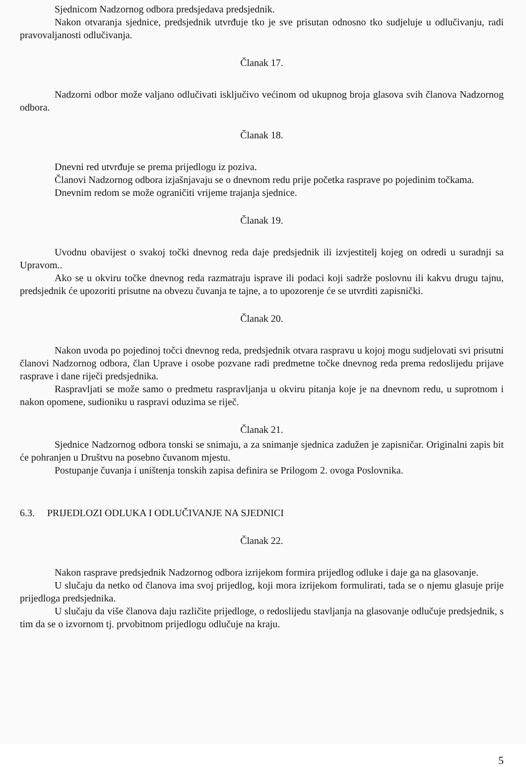Sjednicom Nadzornog odbora predsjedava predsjednik.
Nakon otvaranja sjednice, predsjednik utvrđuje tko je sve prisutan odnosno tko sudjeluje u odlučivanju, radi pravovaljanosti odlučivanja.
Članak 17.
Nadzorni odbor može valjano odlučivati isključivo većinom od ukupnog broja glasova svih članova Nadzornog odbora.
Članak 18.
Dnevni red utvrđuje se prema prijedlogu iz poziva.
Članovi Nadzornog odbora izjašnjavaju se o dnevnom redu prije početka rasprave po pojedinim točkama.
Dnevnim redom se može ograničiti vrijeme trajanja sjednice.
Članak 19.
Uvodnu obavijest o svakoj točki dnevnog reda daje predsjednik ili izvjestitelj kojeg on odredi u suradnji sa Upravom..
Ako se u okviru točke dnevnog reda razmatraju isprave ili podaci koji sadrže poslovnu ili kakvu drugu tajnu, predsjednik će upozoriti prisutne na obvezu čuvanja te tajne, a to upozorenje će se utvrditi zapisnički.
Članak 20.
Nakon uvoda po pojedinoj točci dnevnog reda, predsjednik otvara raspravu u kojoj mogu sudjelovati svi prisutni članovi Nadzornog odbora, član Uprave i osobe pozvane radi predmetne točke dnevnog reda prema redoslijedu prijave rasprave i dane riječi predsjednika.
Raspravljati se može samo o predmetu raspravljanja u okviru pitanja koje je na dnevnom redu, u suprotnom i nakon opomene, sudioniku u raspravi oduzima se riječ.
Članak 21.
Sjednice Nadzornog odbora tonski se snimaju, a za snimanje sjednica zadužen je zapisničar. Originalni zapis bit će pohranjen u Društvu na posebno čuvanom mjestu.
Postupanje čuvanja i uništenja tonskih zapisa definira se Prilogom 2. ovoga Poslovnika.
6.3. PRIJEDLOZI ODLUKA I ODLUČIVANJE NA SJEDNICI
Članak 22.
Nakon rasprave predsjednik Nadzornog odbora izrijekom formira prijedlog odluke i daje ga na glasovanje.
U slučaju da netko od članova ima svoj prijedlog, koji mora izrijekom formulirati, tada se o njemu glasuje prije prijedloga predsjednika.
U slučaju da više članova daju različite prijedloge, o redoslijedu stavljanja na glasovanje odlučuje predsjednik, s tim da se o izvornom tj. prvobitnom prijedlogu odlučuje na kraju.
5